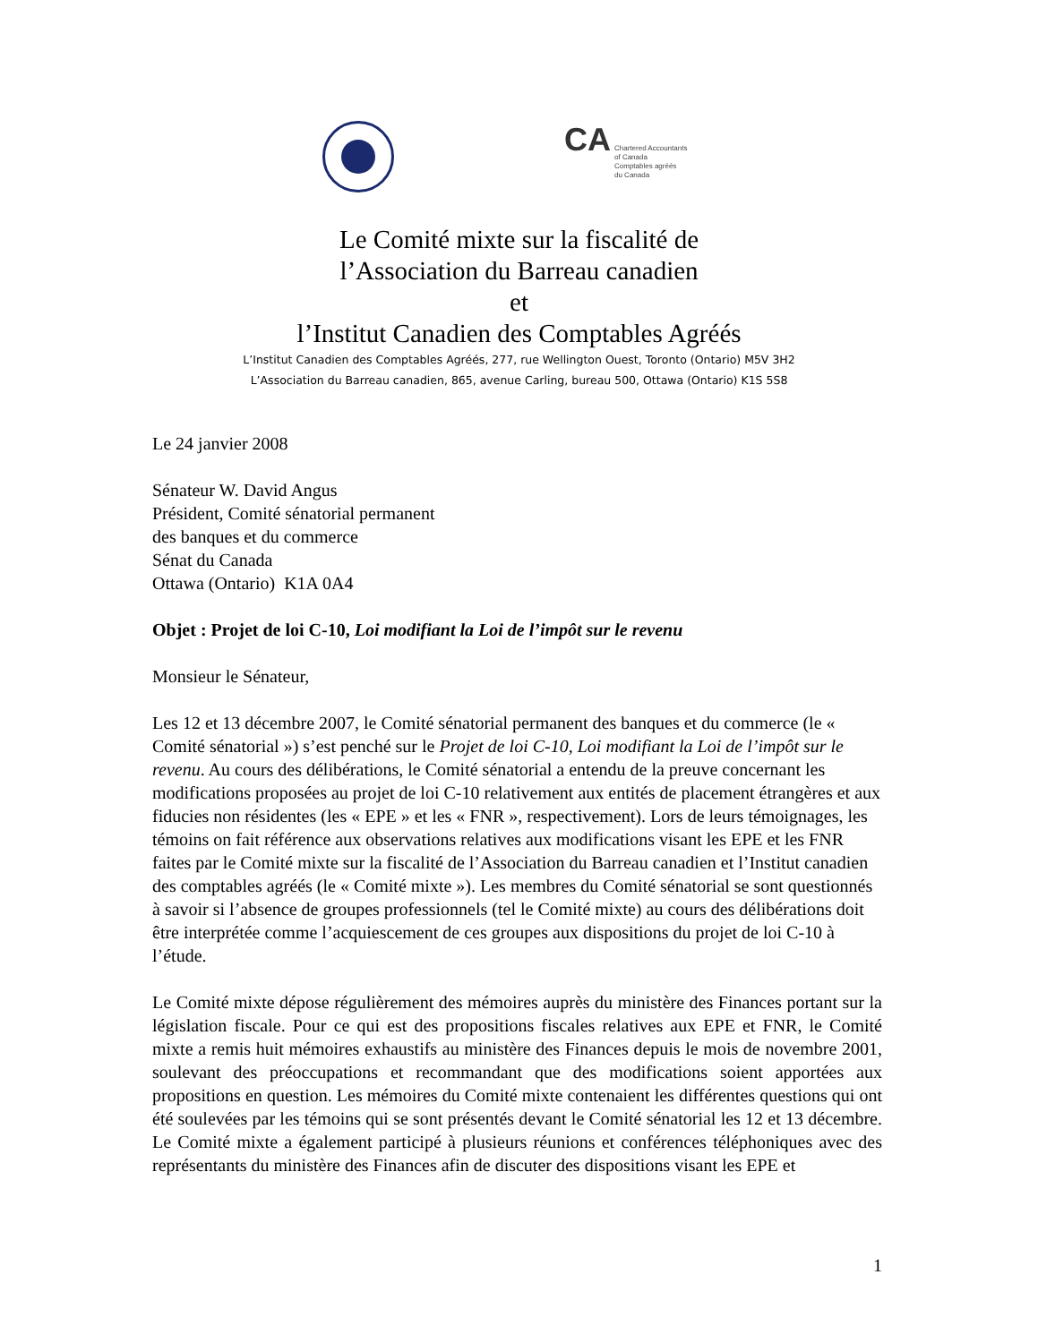CA Chartered Accountants
of Canada
Comptables agréés
du Canada
Le Comité mixte sur la fiscalité de
l’Association du Barreau canadien
et
l’Institut Canadien des Comptables Agréés
L’Institut Canadien des Comptables Agréés, 277, rue Wellington Ouest, Toronto (Ontario) M5V 3H2
L’Association du Barreau canadien, 865, avenue Carling, bureau 500, Ottawa (Ontario) K1S 5S8
Le 24 janvier 2008
Sénateur W. David Angus
Président, Comité sénatorial permanent
des banques et du commerce
Sénat du Canada
Ottawa (Ontario) K1A 0A4
Objet : Projet de loi C-10, Loi modifiant la Loi de l’impôt sur le revenu
Monsieur le Sénateur,
Les 12 et 13 décembre 2007, le Comité sénatorial permanent des banques et du commerce (le « Comité sénatorial ») s’est penché sur le Projet de loi C-10, Loi modifiant la Loi de l’impôt sur le revenu. Au cours des délibérations, le Comité sénatorial a entendu de la preuve concernant les modifications proposées au projet de loi C-10 relativement aux entités de placement étrangères et aux fiducies non résidentes (les « EPE » et les « FNR », respectivement). Lors de leurs témoignages, les témoins on fait référence aux observations relatives aux modifications visant les EPE et les FNR faites par le Comité mixte sur la fiscalité de l’Association du Barreau canadien et l’Institut canadien des comptables agréés (le « Comité mixte »). Les membres du Comité sénatorial se sont questionnés à savoir si l’absence de groupes professionnels (tel le Comité mixte) au cours des délibérations doit être interprétée comme l’acquiescement de ces groupes aux dispositions du projet de loi C-10 à l’étude.
Le Comité mixte dépose régulièrement des mémoires auprès du ministère des Finances portant sur la législation fiscale. Pour ce qui est des propositions fiscales relatives aux EPE et FNR, le Comité mixte a remis huit mémoires exhaustifs au ministère des Finances depuis le mois de novembre 2001, soulevant des préoccupations et recommandant que des modifications soient apportées aux propositions en question. Les mémoires du Comité mixte contenaient les différentes questions qui ont été soulevées par les témoins qui se sont présentés devant le Comité sénatorial les 12 et 13 décembre. Le Comité mixte a également participé à plusieurs réunions et conférences téléphoniques avec des représentants du ministère des Finances afin de discuter des dispositions visant les EPE et
1